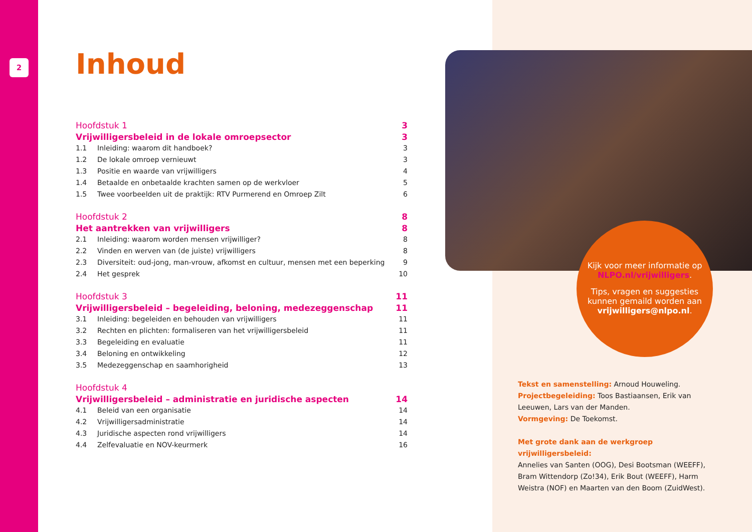2
Inhoud
Hoofdstuk 1 3
Vrijwilligersbeleid in de lokale omroepsector 3
1.1 Inleiding: waarom dit handboek? 3
1.2 De lokale omroep vernieuwt 3
1.3 Positie en waarde van vrijwilligers 4
1.4 Betaalde en onbetaalde krachten samen op de werkvloer 5
1.5 Twee voorbeelden uit de praktijk: RTV Purmerend en Omroep Zilt 6
Hoofdstuk 2 8
Het aantrekken van vrijwilligers 8
2.1 Inleiding: waarom worden mensen vrijwilliger? 8
2.2 Vinden en werven van (de juiste) vrijwilligers 8
2.3 Diversiteit: oud-jong, man-vrouw, afkomst en cultuur, mensen met een beperking 9
2.4 Het gesprek 10
Hoofdstuk 3 11
Vrijwilligersbeleid – begeleiding, beloning, medezeggenschap 11
3.1 Inleiding: begeleiden en behouden van vrijwilligers 11
3.2 Rechten en plichten: formaliseren van het vrijwilligersbeleid 11
3.3 Begeleiding en evaluatie 11
3.4 Beloning en ontwikkeling 12
3.5 Medezeggenschap en saamhorigheid 13
Hoofdstuk 4
Vrijwilligersbeleid – administratie en juridische aspecten 14
4.1 Beleid van een organisatie 14
4.2 Vrijwilligersadministratie 14
4.3 Juridische aspecten rond vrijwilligers 14
4.4 Zelfevaluatie en NOV-keurmerk 16
Kijk voor meer informatie op NLPO.nl/vrijwilligers.
Tips, vragen en suggesties kunnen gemaild worden aan vrijwilligers@nlpo.nl.
Tekst en samenstelling: Arnoud Houweling.
Projectbegeleiding: Toos Bastiaansen, Erik van Leeuwen, Lars van der Manden.
Vormgeving: De Toekomst.
Met grote dank aan de werkgroep vrijwilligersbeleid:
Annelies van Santen (OOG), Desi Bootsman (WEEFF), Bram Wittendorp (Zo!34), Erik Bout (WEEFF), Harm Weistra (NOF) en Maarten van den Boom (ZuidWest).